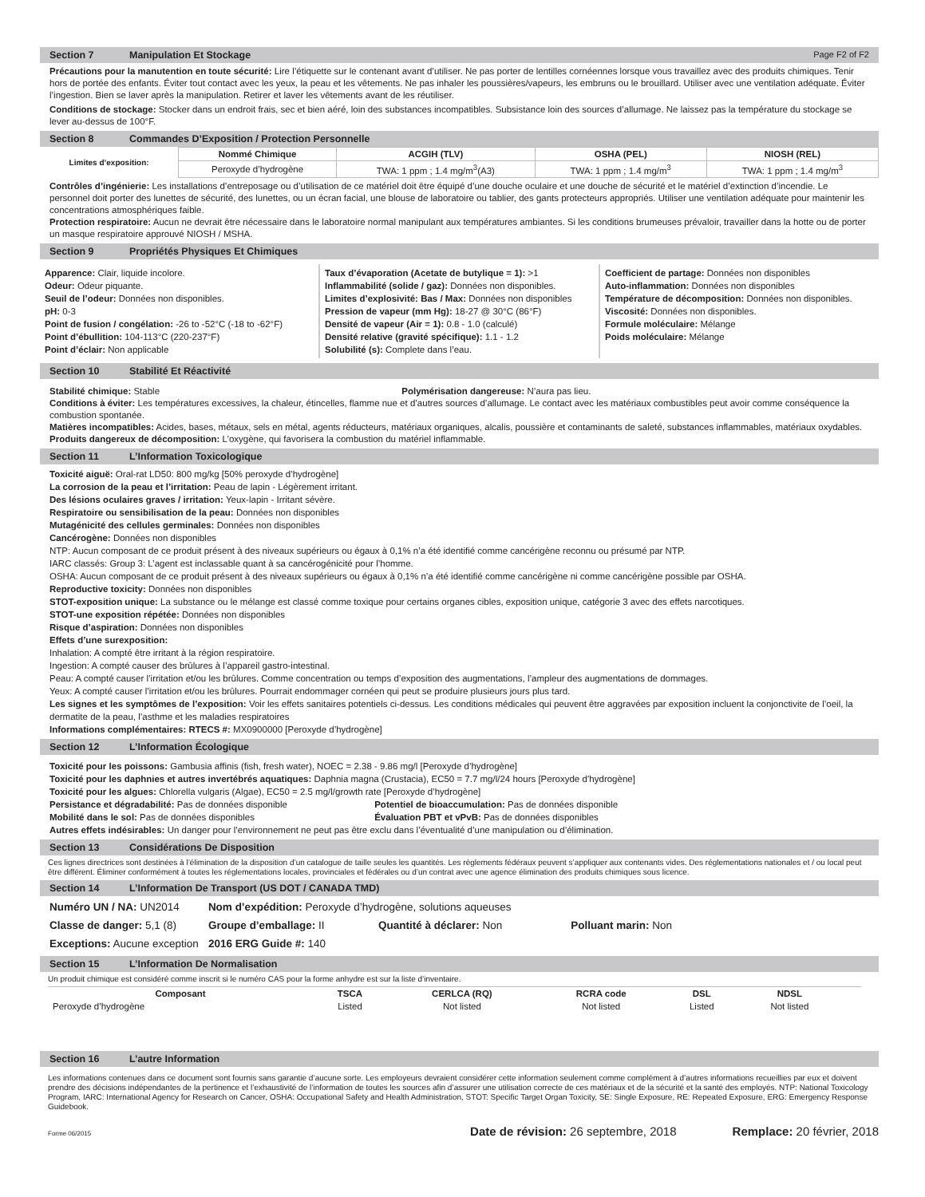Section 7 Manipulation Et Stockage Page F2 of F2
Précautions pour la manutention en toute sécurité: Lire l’étiquette sur le contenant avant d’utiliser. Ne pas porter de lentilles cornéennes lorsque vous travaillez avec des produits chimiques. Tenir hors de portée des enfants. Éviter tout contact avec les yeux, la peau et les vêtements. Ne pas inhaler les poussières/vapeurs, les embruns ou le brouillard. Utiliser avec une ventilation adéquate. Éviter l’ingestion. Bien se laver après la manipulation. Retirer et laver les vêtements avant de les réutiliser.
Conditions de stockage: Stocker dans un endroit frais, sec et bien aéré, loin des substances incompatibles. Subsistance loin des sources d’allumage. Ne laissez pas la température du stockage se lever au-dessus de 100°F.
Section 8 Commandes D’Exposition / Protection Personnelle
| Limites d’exposition: | Nommé Chimique | ACGIH (TLV) | OSHA (PEL) | NIOSH (REL) |
| | Peroxyde d’hydrogène | TWA: 1 ppm ; 1.4 mg/m<sup>3</sup>(A3) | TWA: 1 ppm ; 1.4 mg/m<sup>3</sup> | TWA: 1 ppm ; 1.4 mg/m<sup>3</sup> |
Contrôles d’ingénierie: Les installations d’entreposage ou d’utilisation de ce matériel doit être équipé d’une douche oculaire et une douche de sécurité et le matériel d’extinction d’incendie. Le personnel doit porter des lunettes de sécurité, des lunettes, ou un écran facial, une blouse de laboratoire ou tablier, des gants protecteurs appropriés. Utiliser une ventilation adéquate pour maintenir les concentrations atmosphériques faible.
Protection respiratoire: Aucun ne devrait être nécessaire dans le laboratoire normal manipulant aux températures ambiantes. Si les conditions brumeuses prévaloir, travailler dans la hotte ou de porter un masque respiratoire approuvé NIOSH / MSHA.
Section 9 Propriétés Physiques Et Chimiques
Apparence: Clair, liquide incolore.
Odeur: Odeur piquante.
Seuil de l’odeur: Données non disponibles.
pH: 0-3
Point de fusion / congélation: -26 to -52°C (-18 to -62°F)
Point d’ébullition: 104-113°C (220-237°F)
Point d’éclair: Non applicable
Taux d’évaporation (Acetate de butylique = 1): >1
Inflammabilité (solide / gaz): Données non disponibles.
Limites d’explosivité: Bas / Max: Données non disponibles
Pression de vapeur (mm Hg): 18-27 @ 30°C (86°F)
Densité de vapeur (Air = 1): 0.8 - 1.0 (calculé)
Densité relative (gravité spécifique): 1.1 - 1.2
Solubilité (s): Complete dans l’eau.
Coefficient de partage: Données non disponibles
Auto-inflammation: Données non disponibles
Température de décomposition: Données non disponibles.
Viscosité: Données non disponibles.
Formule moléculaire: Mélange
Poids moléculaire: Mélange
Section 10 Stabilité Et Réactivité
Stabilité chimique: Stable Polymérisation dangereuse: N’aura pas lieu.
Conditions à éviter: Les températures excessives, la chaleur, étincelles, flamme nue et d’autres sources d’allumage. Le contact avec les matériaux combustibles peut avoir comme conséquence la combustion spontanée.
Matières incompatibles: Acides, bases, métaux, sels en métal, agents réducteurs, matériaux organiques, alcalis, poussière et contaminants de saleté, substances inflammables, matériaux oxydables.
Produits dangereux de décomposition: L’oxygène, qui favorisera la combustion du matériel inflammable.
Section 11 L’Information Toxicologique
Toxicité aiguë: Oral-rat LD50: 800 mg/kg [50% peroxyde d’hydrogène]
La corrosion de la peau et l’irritation: Peau de lapin - Légèrement irritant.
Des lésions oculaires graves / irritation: Yeux-lapin - Irritant sévère.
Respiratoire ou sensibilisation de la peau: Données non disponibles
Mutagénicité des cellules germinales: Données non disponibles
Cancérogène: Données non disponibles
NTP: Aucun composant de ce produit présent à des niveaux supérieurs ou égaux à 0,1% n’a été identifié comme cancérigène reconnu ou présumé par NTP.
IARC classés: Group 3: L’agent est inclassable quant à sa cancérogénicité pour l’homme.
OSHA: Aucun composant de ce produit présent à des niveaux supérieurs ou égaux à 0,1% n’a été identifié comme cancérigène ni comme cancérigène possible par OSHA.
Reproductive toxicity: Données non disponibles
STOT-exposition unique: La substance ou le mélange est classé comme toxique pour certains organes cibles, exposition unique, catégorie 3 avec des effets narcotiques.
STOT-une exposition répétée: Données non disponibles
Risque d’aspiration: Données non disponibles
Effets d’une surexposition:
Inhalation: A compté être irritant à la région respiratoire.
Ingestion: A compté causer des brûlures à l’appareil gastro-intestinal.
Peau: A compté causer l’irritation et/ou les brûlures. Comme concentration ou temps d’exposition des augmentations, l’ampleur des augmentations de dommages.
Yeux: A compté causer l’irritation et/ou les brûlures. Pourrait endommager cornéen qui peut se produire plusieurs jours plus tard.
Les signes et les symptômes de l’exposition: Voir les effets sanitaires potentiels ci-dessus. Les conditions médicales qui peuvent être aggravées par exposition incluent la conjonctivite de l’oeil, la dermatite de la peau, l’asthme et les maladies respiratoires
Informations complémentaires: RTECS #: MX0900000 [Peroxyde d’hydrogène]
Section 12 L’Information Écologique
Toxicité pour les poissons: Gambusia affinis (fish, fresh water), NOEC = 2.38 - 9.86 mg/l [Peroxyde d’hydrogène]
Toxicité pour les daphnies et autres invertébrés aquatiques: Daphnia magna (Crustacia), EC50 = 7.7 mg/l/24 hours [Peroxyde d’hydrogène]
Toxicité pour les algues: Chlorella vulgaris (Algae), EC50 = 2.5 mg/l/growth rate [Peroxyde d’hydrogène]
Persistance et dégradabilité: Pas de données disponible Potentiel de bioaccumulation: Pas de données disponible
Mobilité dans le sol: Pas de données disponibles Évaluation PBT et vPvB: Pas de données disponibles
Autres effets indésirables: Un danger pour l’environnement ne peut pas être exclu dans l’éventualité d’une manipulation ou d’élimination.
Section 13 Considérations De Disposition
Ces lignes directrices sont destinées à l’élimination de la disposition d’un catalogue de taille seules les quantités. Les règlements fédéraux peuvent s’appliquer aux contenants vides. Des réglementations nationales et / ou local peut être différent. Éliminer conformément à toutes les réglementations locales, provinciales et fédérales ou d’un contrat avec une agence élimination des produits chimiques sous licence.
Section 14 L’Information De Transport (US DOT / CANADA TMD)
| Numéro UN / NA: UN2014 | Nom d’expédition: Peroxyde d’hydrogène, solutions aqueuses | | |
| Classe de danger: 5,1 (8) | Groupe d’emballage: II | Quantité à déclarer: Non | Polluant marin: Non |
| Exceptions: Aucune exception | 2016 ERG Guide #: 140 | | |
Section 15 L’Information De Normalisation
Un produit chimique est considéré comme inscrit si le numéro CAS pour la forme anhydre est sur la liste d’inventaire.
| Composant | TSCA | CERLCA (RQ) | RCRA code | DSL | NDSL | |
| --- | --- | --- | --- | --- | --- | --- |
| Peroxyde d’hydrogène | Listed | Not listed | Not listed | Listed | Not listed | |
Section 16 L’autre Information
Les informations contenues dans ce document sont fournis sans garantie d’aucune sorte. Les employeurs devraient considérer cette information seulement comme complément à d’autres informations recueillies par eux et doivent prendre des décisions indépendantes de la pertinence et l’exhaustivité de l’information de toutes les sources afin d’assurer une utilisation correcte de ces matériaux et de la sécurité et la santé des employés. NTP: National Toxicology Program, IARC: International Agency for Research on Cancer, OSHA: Occupational Safety and Health Administration, STOT: Specific Target Organ Toxicity, SE: Single Exposure, RE: Repeated Exposure, ERG: Emergency Response Guidebook.
Forme 06/2015 Date de révision: 26 septembre, 2018 Remplace: 20 février, 2018